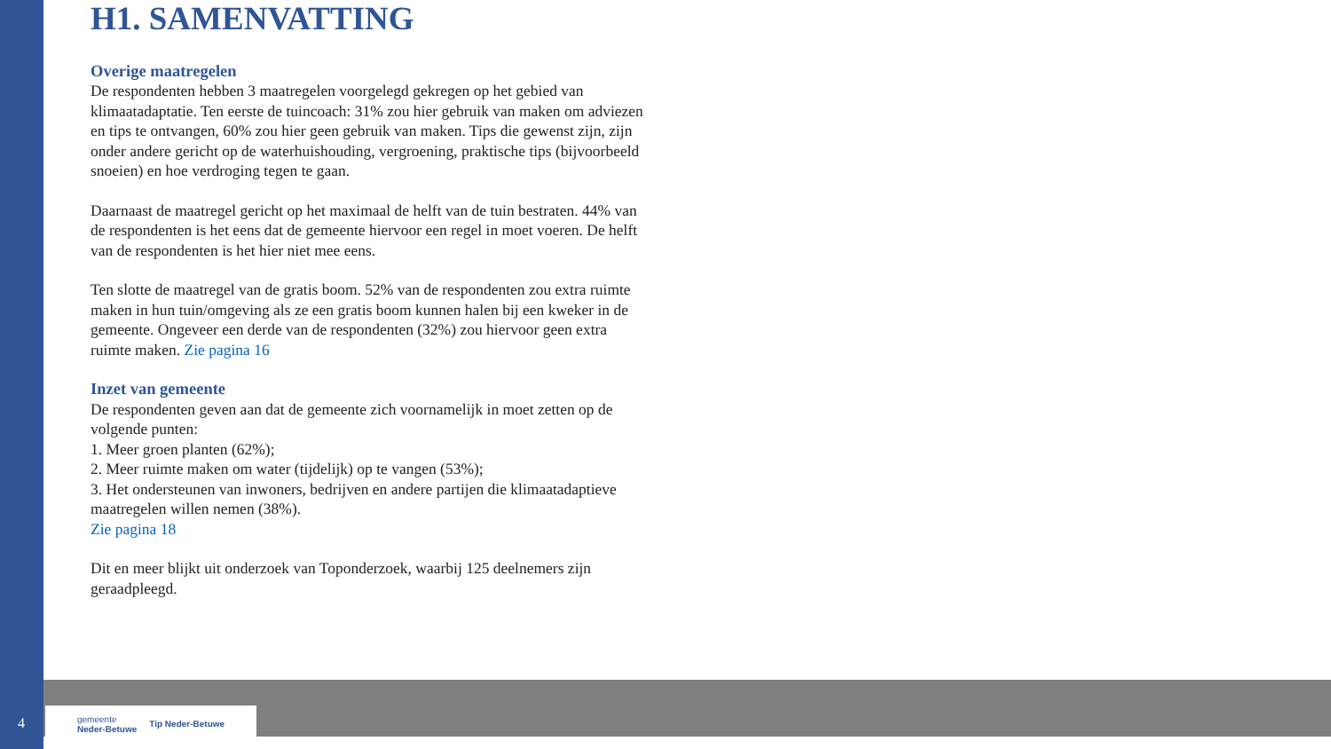H1. SAMENVATTING
Overige maatregelen
De respondenten hebben 3 maatregelen voorgelegd gekregen op het gebied van klimaatadaptatie. Ten eerste de tuincoach: 31% zou hier gebruik van maken om adviezen en tips te ontvangen, 60% zou hier geen gebruik van maken. Tips die gewenst zijn, zijn onder andere gericht op de waterhuishouding, vergroening, praktische tips (bijvoorbeeld snoeien) en hoe verdroging tegen te gaan.
Daarnaast de maatregel gericht op het maximaal de helft van de tuin bestraten. 44% van de respondenten is het eens dat de gemeente hiervoor een regel in moet voeren. De helft van de respondenten is het hier niet mee eens.
Ten slotte de maatregel van de gratis boom. 52% van de respondenten zou extra ruimte maken in hun tuin/omgeving als ze een gratis boom kunnen halen bij een kweker in de gemeente. Ongeveer een derde van de respondenten (32%) zou hiervoor geen extra ruimte maken. Zie pagina 16
Inzet van gemeente
De respondenten geven aan dat de gemeente zich voornamelijk in moet zetten op de volgende punten:
1. Meer groen planten (62%);
2. Meer ruimte maken om water (tijdelijk) op te vangen (53%);
3. Het ondersteunen van inwoners, bedrijven en andere partijen die klimaatadaptieve maatregelen willen nemen (38%).
Zie pagina 18
Dit en meer blijkt uit onderzoek van Toponderzoek, waarbij 125 deelnemers zijn geraadpleegd.
4
gemeente
Neder-Betuwe Tip Neder-Betuwe